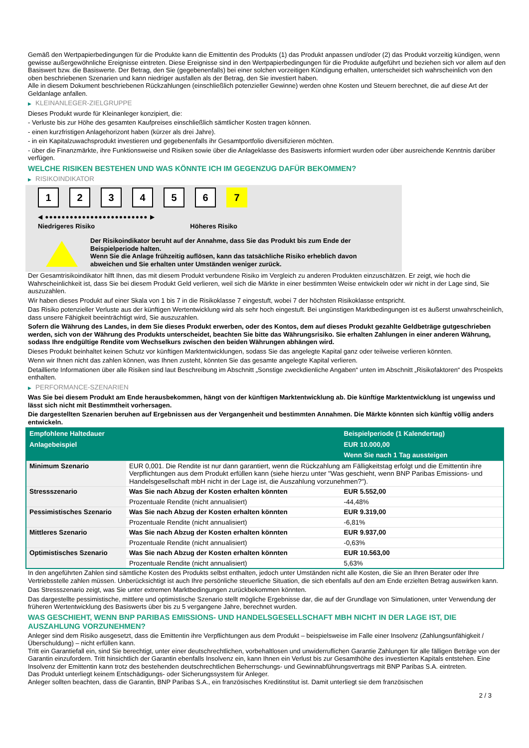Gemäß den Wertpapierbedingungen für die Produkte kann die Emittentin des Produkts (1) das Produkt anpassen und/oder (2) das Produkt vorzeitig kündigen, wenn gewisse außergewöhnliche Ereignisse eintreten. Diese Ereignisse sind in den Wertpapierbedingungen für die Produkte aufgeführt und beziehen sich vor allem auf den Basiswert bzw. die Basiswerte. Der Betrag, den Sie (gegebenenfalls) bei einer solchen vorzeitigen Kündigung erhalten, unterscheidet sich wahrscheinlich von den oben beschriebenen Szenarien und kann niedriger ausfallen als der Betrag, den Sie investiert haben.
Alle in diesem Dokument beschriebenen Rückzahlungen (einschließlich potenzieller Gewinne) werden ohne Kosten und Steuern berechnet, die auf diese Art der Geldanlage anfallen.
▶ KLEINANLEGER-ZIELGRUPPE
Dieses Produkt wurde für Kleinanleger konzipiert, die:
- Verluste bis zur Höhe des gesamten Kaufpreises einschließlich sämtlicher Kosten tragen können.
- einen kurzfristigen Anlagehorizont haben (kürzer als drei Jahre).
- in ein Kapitalzuwachsprodukt investieren und gegebenenfalls ihr Gesamtportfolio diversifizieren möchten.
- über die Finanzmärkte, ihre Funktionsweise und Risiken sowie über die Anlageklasse des Basiswerts informiert wurden oder über ausreichende Kenntnis darüber verfügen.
WELCHE RISIKEN BESTEHEN UND WAS KÖNNTE ICH IM GEGENZUG DAFÜR BEKOMMEN?
▶ RISIKOINDIKATOR
1 2 3 4 5 6 7
◀ ●●●●●●●●●●●●●●●●●●●●●●●●● ▶
Niedrigeres Risiko Höheres Risiko
Der Risikoindikator beruht auf der Annahme, dass Sie das Produkt bis zum Ende der Beispielperiode halten.
Wenn Sie die Anlage frühzeitig auflösen, kann das tatsächliche Risiko erheblich davon abweichen und Sie erhalten unter Umständen weniger zurück.
Der Gesamtrisikoindikator hilft Ihnen, das mit diesem Produkt verbundene Risiko im Vergleich zu anderen Produkten einzuschätzen. Er zeigt, wie hoch die Wahrscheinlichkeit ist, dass Sie bei diesem Produkt Geld verlieren, weil sich die Märkte in einer bestimmten Weise entwickeln oder wir nicht in der Lage sind, Sie auszuzahlen.
Wir haben dieses Produkt auf einer Skala von 1 bis 7 in die Risikoklasse 7 eingestuft, wobei 7 der höchsten Risikoklasse entspricht.
Das Risiko potenzieller Verluste aus der künftigen Wertentwicklung wird als sehr hoch eingestuft. Bei ungünstigen Marktbedingungen ist es äußerst unwahrscheinlich, dass unsere Fähigkeit beeinträchtigt wird, Sie auszuzahlen.
Sofern die Währung des Landes, in dem Sie dieses Produkt erwerben, oder des Kontos, dem auf dieses Produkt gezahlte Geldbeträge gutgeschrieben werden, sich von der Währung des Produkts unterscheidet, beachten Sie bitte das Währungsrisiko. Sie erhalten Zahlungen in einer anderen Währung, sodass Ihre endgültige Rendite vom Wechselkurs zwischen den beiden Währungen abhängen wird.
Dieses Produkt beinhaltet keinen Schutz vor künftigen Marktentwicklungen, sodass Sie das angelegte Kapital ganz oder teilweise verlieren könnten.
Wenn wir Ihnen nicht das zahlen können, was Ihnen zusteht, könnten Sie das gesamte angelegte Kapital verlieren.
Detaillierte Informationen über alle Risiken sind laut Beschreibung im Abschnitt „Sonstige zweckdienliche Angaben“ unten im Abschnitt „Risikofaktoren“ des Prospekts enthalten.
▶ PERFORMANCE-SZENARIEN
Was Sie bei diesem Produkt am Ende herausbekommen, hängt von der künftigen Marktentwicklung ab. Die künftige Marktentwicklung ist ungewiss und lässt sich nicht mit Bestimmtheit vorhersagen.
Die dargestellten Szenarien beruhen auf Ergebnissen aus der Vergangenheit und bestimmten Annahmen. Die Märkte könnten sich künftig völlig anders entwickeln.
| Empfohlene Haltedauer | | Beispielperiode (1 Kalendertag) |
| --- | --- | --- |
| Anlagebeispiel | | EUR 10.000,00 |
| | | Wenn Sie nach 1 Tag aussteigen |
| Minimum Szenario | EUR 0,001. Die Rendite ist nur dann garantiert, wenn die Rückzahlung am Fälligkeitstag erfolgt und die Emittentin ihre Verpflichtungen aus dem Produkt erfüllen kann (siehe hierzu unter "Was geschieht, wenn BNP Paribas Emissions- und Handelsgesellschaft mbH nicht in der Lage ist, die Auszahlung vorzunehmen?"). | |
| Stressszenario | Was Sie nach Abzug der Kosten erhalten könnten | EUR 5.552,00 |
| | Prozentuale Rendite (nicht annualisiert) | -44,48% |
| Pessimistisches Szenario | Was Sie nach Abzug der Kosten erhalten könnten | EUR 9.319,00 |
| | Prozentuale Rendite (nicht annualisiert) | -6,81% |
| Mittleres Szenario | Was Sie nach Abzug der Kosten erhalten könnten | EUR 9.937,00 |
| | Prozentuale Rendite (nicht annualisiert) | -0,63% |
| Optimistisches Szenario | Was Sie nach Abzug der Kosten erhalten könnten | EUR 10.563,00 |
| | Prozentuale Rendite (nicht annualisiert) | 5,63% |
In den angeführten Zahlen sind sämtliche Kosten des Produkts selbst enthalten, jedoch unter Umständen nicht alle Kosten, die Sie an Ihren Berater oder Ihre Vertriebsstelle zahlen müssen. Unberücksichtigt ist auch Ihre persönliche steuerliche Situation, die sich ebenfalls auf den am Ende erzielten Betrag auswirken kann.
Das Stressszenario zeigt, was Sie unter extremen Marktbedingungen zurückbekommen könnten.
Das dargestellte pessimistische, mittlere und optimistische Szenario stellt mögliche Ergebnisse dar, die auf der Grundlage von Simulationen, unter Verwendung der früheren Wertentwicklung des Basiswerts über bis zu 5 vergangene Jahre, berechnet wurden.
WAS GESCHIEHT, WENN BNP PARIBAS EMISSIONS- UND HANDELSGESELLSCHAFT MBH NICHT IN DER LAGE IST, DIE AUSZAHLUNG VORZUNEHMEN?
Anleger sind dem Risiko ausgesetzt, dass die Emittentin ihre Verpflichtungen aus dem Produkt – beispielsweise im Falle einer Insolvenz (Zahlungsunfähigkeit / Überschuldung) – nicht erfüllen kann.
Tritt ein Garantiefall ein, sind Sie berechtigt, unter einer deutschrechtlichen, vorbehaltlosen und unwiderruflichen Garantie Zahlungen für alle fälligen Beträge von der Garantin einzufordern. Tritt hinsichtlich der Garantin ebenfalls Insolvenz ein, kann Ihnen ein Verlust bis zur Gesamthöhe des investierten Kapitals entstehen. Eine Insolvenz der Emittentin kann trotz des bestehenden deutschrechtlichen Beherrschungs- und Gewinnabführungsvertrags mit BNP Paribas S.A. eintreten.
Das Produkt unterliegt keinem Entschädigungs- oder Sicherungssystem für Anleger.
Anleger sollten beachten, dass die Garantin, BNP Paribas S.A., ein französisches Kreditinstitut ist. Damit unterliegt sie dem französischen
2 / 3